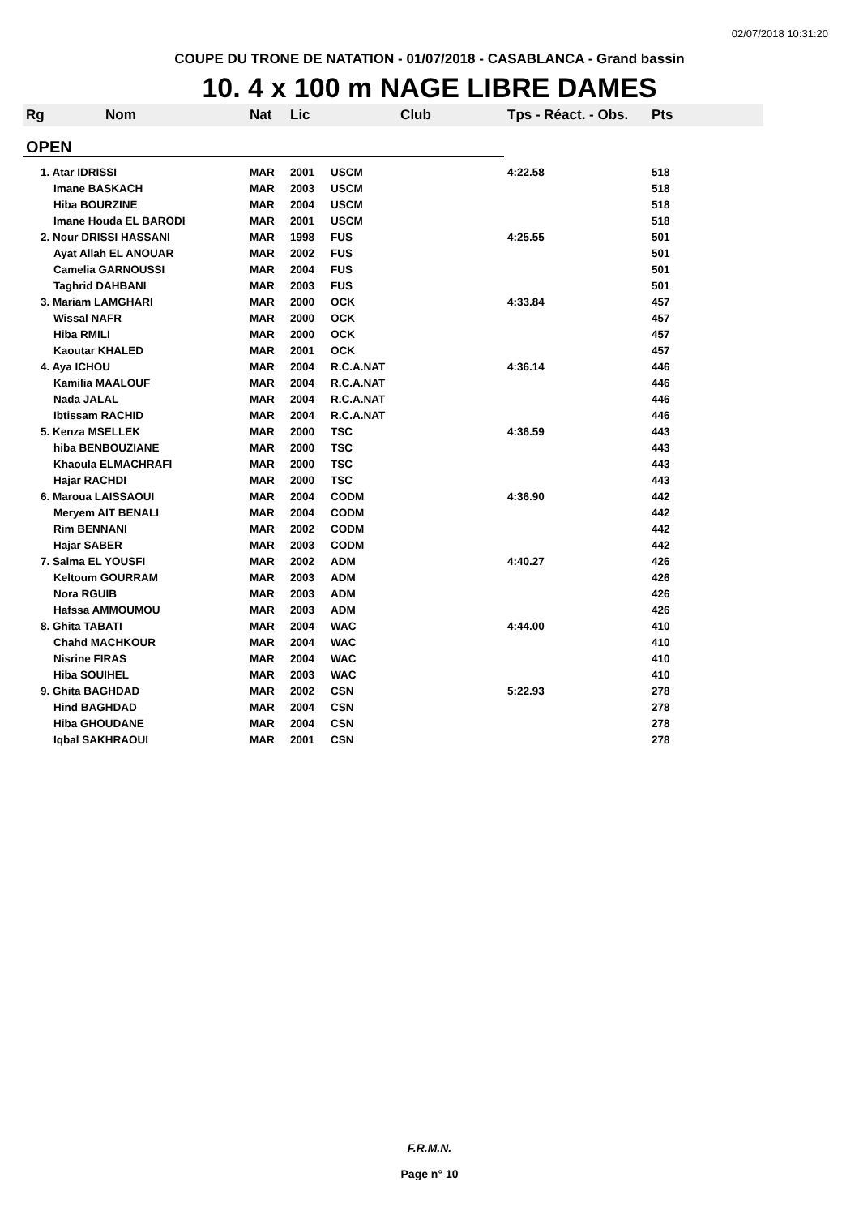02/07/2018 10:31:20
COUPE DU TRONE DE NATATION - 01/07/2018 - CASABLANCA - Grand bassin
10. 4 x 100 m NAGE LIBRE DAMES
| Rg | Nom | Nat | Lic | Club | Tps - Réact. - Obs. | Pts |
| --- | --- | --- | --- | --- | --- | --- |
| OPEN | | | | | | |
| 1. Atar IDRISSI | | MAR | 2001 | USCM | 4:22.58 | 518 |
| Imane BASKACH | | MAR | 2003 | USCM | | 518 |
| Hiba BOURZINE | | MAR | 2004 | USCM | | 518 |
| Imane Houda EL BARODI | | MAR | 2001 | USCM | | 518 |
| 2. Nour DRISSI HASSANI | | MAR | 1998 | FUS | 4:25.55 | 501 |
| Ayat Allah EL ANOUAR | | MAR | 2002 | FUS | | 501 |
| Camelia GARNOUSSI | | MAR | 2004 | FUS | | 501 |
| Taghrid DAHBANI | | MAR | 2003 | FUS | | 501 |
| 3. Mariam LAMGHARI | | MAR | 2000 | OCK | 4:33.84 | 457 |
| Wissal NAFR | | MAR | 2000 | OCK | | 457 |
| Hiba RMILI | | MAR | 2000 | OCK | | 457 |
| Kaoutar KHALED | | MAR | 2001 | OCK | | 457 |
| 4. Aya ICHOU | | MAR | 2004 | R.C.A.NAT | 4:36.14 | 446 |
| Kamilia MAALOUF | | MAR | 2004 | R.C.A.NAT | | 446 |
| Nada JALAL | | MAR | 2004 | R.C.A.NAT | | 446 |
| Ibtissam RACHID | | MAR | 2004 | R.C.A.NAT | | 446 |
| 5. Kenza MSELLEK | | MAR | 2000 | TSC | 4:36.59 | 443 |
| hiba BENBOUZIANE | | MAR | 2000 | TSC | | 443 |
| Khaoula ELMACHRAFI | | MAR | 2000 | TSC | | 443 |
| Hajar RACHDI | | MAR | 2000 | TSC | | 443 |
| 6. Maroua LAISSAOUI | | MAR | 2004 | CODM | 4:36.90 | 442 |
| Meryem AIT BENALI | | MAR | 2004 | CODM | | 442 |
| Rim BENNANI | | MAR | 2002 | CODM | | 442 |
| Hajar SABER | | MAR | 2003 | CODM | | 442 |
| 7. Salma EL YOUSFI | | MAR | 2002 | ADM | 4:40.27 | 426 |
| Keltoum GOURRAM | | MAR | 2003 | ADM | | 426 |
| Nora RGUIB | | MAR | 2003 | ADM | | 426 |
| Hafssa AMMOUMOU | | MAR | 2003 | ADM | | 426 |
| 8. Ghita TABATI | | MAR | 2004 | WAC | 4:44.00 | 410 |
| Chahd MACHKOUR | | MAR | 2004 | WAC | | 410 |
| Nisrine FIRAS | | MAR | 2004 | WAC | | 410 |
| Hiba SOUIHEL | | MAR | 2003 | WAC | | 410 |
| 9. Ghita BAGHDAD | | MAR | 2002 | CSN | 5:22.93 | 278 |
| Hind BAGHDAD | | MAR | 2004 | CSN | | 278 |
| Hiba GHOUDANE | | MAR | 2004 | CSN | | 278 |
| Iqbal SAKHRAOUI | | MAR | 2001 | CSN | | 278 |
F.R.M.N.
Page n° 10